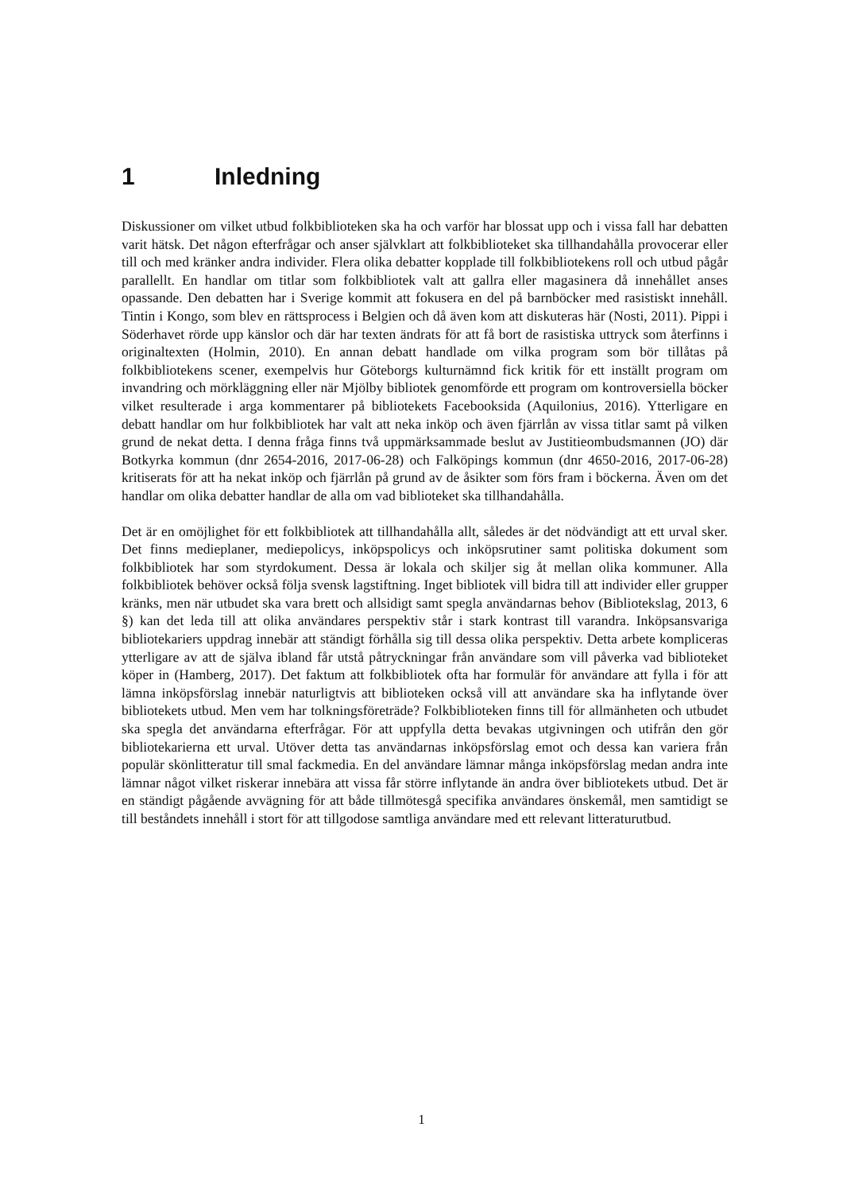1 Inledning
Diskussioner om vilket utbud folkbiblioteken ska ha och varför har blossat upp och i vissa fall har debatten varit hätsk. Det någon efterfrågar och anser självklart att folkbiblioteket ska tillhandahålla provocerar eller till och med kränker andra individer. Flera olika debatter kopplade till folkbibliotekens roll och utbud pågår parallellt. En handlar om titlar som folkbibliotek valt att gallra eller magasinera då innehållet anses opassande. Den debatten har i Sverige kommit att fokusera en del på barnböcker med rasistiskt innehåll. Tintin i Kongo, som blev en rättsprocess i Belgien och då även kom att diskuteras här (Nosti, 2011). Pippi i Söderhavet rörde upp känslor och där har texten ändrats för att få bort de rasistiska uttryck som återfinns i originaltexten (Holmin, 2010). En annan debatt handlade om vilka program som bör tillåtas på folkbibliotekens scener, exempelvis hur Göteborgs kulturnämnd fick kritik för ett inställt program om invandring och mörkläggning eller när Mjölby bibliotek genomförde ett program om kontroversiella böcker vilket resulterade i arga kommentarer på bibliotekets Facebooksida (Aquilonius, 2016). Ytterligare en debatt handlar om hur folkbibliotek har valt att neka inköp och även fjärrlån av vissa titlar samt på vilken grund de nekat detta. I denna fråga finns två uppmärksammade beslut av Justitieombudsmannen (JO) där Botkyrka kommun (dnr 2654-2016, 2017-06-28) och Falköpings kommun (dnr 4650-2016, 2017-06-28) kritiserats för att ha nekat inköp och fjärrlån på grund av de åsikter som förs fram i böckerna. Även om det handlar om olika debatter handlar de alla om vad biblioteket ska tillhandahålla.
Det är en omöjlighet för ett folkbibliotek att tillhandahålla allt, således är det nödvändigt att ett urval sker. Det finns medieplaner, mediepolicys, inköpspolicys och inköpsrutiner samt politiska dokument som folkbibliotek har som styrdokument. Dessa är lokala och skiljer sig åt mellan olika kommuner. Alla folkbibliotek behöver också följa svensk lagstiftning. Inget bibliotek vill bidra till att individer eller grupper kränks, men när utbudet ska vara brett och allsidigt samt spegla användarnas behov (Bibliotekslag, 2013, 6 §) kan det leda till att olika användares perspektiv står i stark kontrast till varandra. Inköpsansvariga bibliotekariers uppdrag innebär att ständigt förhålla sig till dessa olika perspektiv. Detta arbete kompliceras ytterligare av att de själva ibland får utstå påtryckningar från användare som vill påverka vad biblioteket köper in (Hamberg, 2017). Det faktum att folkbibliotek ofta har formulär för användare att fylla i för att lämna inköpsförslag innebär naturligtvis att biblioteken också vill att användare ska ha inflytande över bibliotekets utbud. Men vem har tolkningsföreträde? Folkbiblioteken finns till för allmänheten och utbudet ska spegla det användarna efterfrågar. För att uppfylla detta bevakas utgivningen och utifrån den gör bibliotekarierna ett urval. Utöver detta tas användarnas inköpsförslag emot och dessa kan variera från populär skönlitteratur till smal fackmedia. En del användare lämnar många inköpsförslag medan andra inte lämnar något vilket riskerar innebära att vissa får större inflytande än andra över bibliotekets utbud. Det är en ständigt pågående avvägning för att både tillmötesgå specifika användares önskemål, men samtidigt se till beståndets innehåll i stort för att tillgodose samtliga användare med ett relevant litteraturutbud.
1